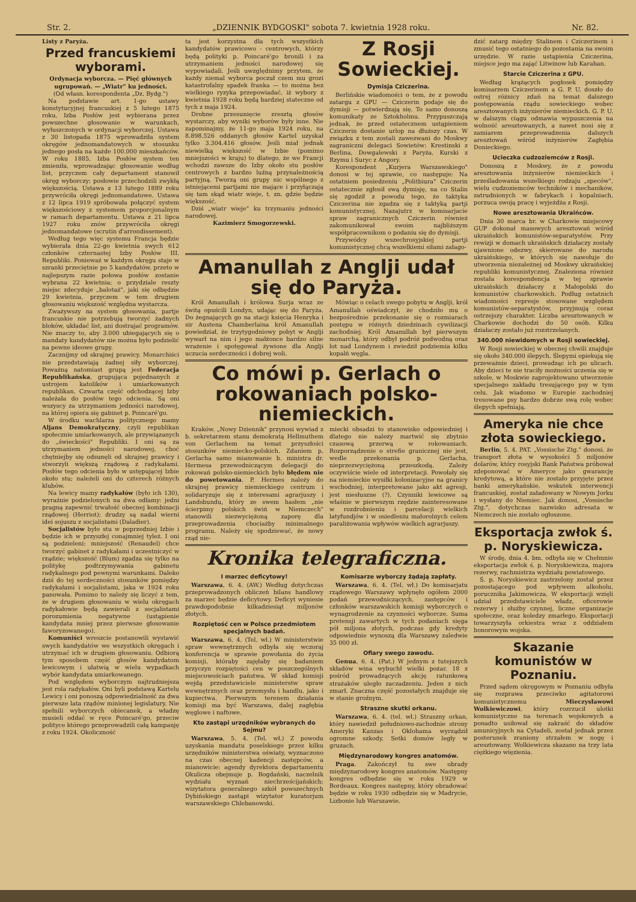Str. 2. „DZIENNIK BYDGOSKI" sobota 7. kwietnia 1928 roku. Nr. 82.
Listy z Paryża.
Przed francuskiemi wyborami.
Ordynacja wyborcza. — Pięć głównych ugrupowań. — „Wiatr" ku jedności.
(Od własn. korespondenta „Dz. Bydg.")
Na podstawie art. 1-go ustawy konstytucyjnej francuskiej z 5 lutego 1875 roku, Izba Posłów jest wybierana przez powszechne głosowanie w warunkach, wyłuszczonych w ordynacji wyborczej. Ustawa z 30 listopada 1875 wprowadziła system okręgów jednomandatowych w stosunku jednego posła na każde 100.000 mieszkańców. W roku 1885, Izba Posłów system ten zmieniła, wprowadzając głosowanie według list, przyczem cały departament stanowił okręg wyborczy; posłowie przechodzili zwykłą większością. Ustawa z 13 lutego 1889 roku przywróciła okręgi jednomandatowe. Ustawa z 12 lipca 1919 spróbowała połączyć system większościowy z systemem proporcjonalnym w ramach departamentu. Ustawa z 21 lipca 1927 roku znów przywróciła okręgi jednomandatowe (scrutin d'arrondissement).
Według tego więc systemu Francja będzie wybierała dnia 22-go kwietnia swych 612 członków czternastej Izby Posłów III. Republiki. Ponieważ w każdym okręgu staje w szranki przeciętnie po 5 kandydatów, przeto w najlepszym razie połowa posłów zostanie wybrana 22 kwietnia; o przydziale reszty miejsc zdecyduje „balotaż", jaki się odbędzie 29 kwietnia, przyczem w tem drugiem głosowaniu większość względna wystarcza.
Zważywszy na system głosowania, partje francuskie nie potrzebują tworzyć żadnych bloków, układać list, ani dostrajać programów. Nie znaczy to, aby 3.000 ubiegających się o mandaty kandydatów nie można było podzielić na pewne ideowe grupy.
Zacznijmy od skrajnej prawicy. Monarchiści nie przedstawiają żadnej siły wyborczej. Poważną natomiast grupą jest Federacja Republikańska, grupująca pojednanych z ustrojem katolików i umiarkowanych republikan. Czwarta część odchodzącej Izby należała do posłów tego odcienia. Są oni wszyscy za utrzymaniem jedności narodowej, na której opiera się gabinet p. Poincaré'go.
W środku wachlarza politycznego mamy Aljans Demokratyczny, czyli republikan społecznie umiarkowanych, ale przywiązanych do „świeckości" Republiki. I oni są za utrzymaniem jedności narodowej, choć chętniejby się odsunęli od skrajnej prawicy i stworzyli większą rządową z radykałami. Posłów tego odcienia było w ustępującej Izbie około stu; należeli oni do czterech różnych klubów.
Na lewicy mamy radykałów (było ich 130), wyraźnie podzielonych na dwa odłamy: jedni pragną zapewnić trwałość obecnej kombinacji rządowej (Herriot); drudzy są nadal wierni idei sojuszu z socjalistami (Daladier).
Socjalistów było stu w poprzedniej Izbie i będzie ich w przyszłej conajmniej tyleż. I oni są podzieleni: mniejszość (Renaudel) chce tworzyć gabinet z radykałami i uczestniczyć w rządzie; większość (Blum) zgadza się tylko na politykę podtrzymywania gabinetu radykalnego pod pewnymi warunkami. Daleko dziś do tej serdeczności stosunków pomiędzy radykałami i socjalistami, jaka w 1924 roku panowała. Pomimo to należy się liczyć z tem, że w drugiem głosowaniu w wielu okręgach radykałowie będą zawierali z socjalistami porozumienia negatywne (ustąpienie kandydata mniej przez pierwsze głosowanie faworyzowanego).
Komuniści wreszcie postanowili wystawić swych kandydatów we wszystkich okręgach i utrzymać ich w drugiem głosowaniu. Odbiorą tym sposobem część głosów kandydatom lewicowym i ułatwią w wielu wypadkach wybór kandydata umiarkowanego.
Pod względem wyborczym najtrudniejsza jest rola radykałów. Oni byli podstawą Kartelu Lewicy i oni ponoszą odpowiedzialność za dwa pierwsze lata rządów minionej legislatury. Nie spełnili wyborczych obiecanek, a władzę musieli oddać w ręce Poincaré'go, przeciw polityce którego przeprowadzili całą kampanję z roku 1924. Okoliczność
ta jest korzystna dla tych wszystkich kandydatów prawicowo - centrowych, którzy będą polityki p. Poincaré'go bronili i za utrzymaniem jedności narodowej się wypowiadali. Jeśli uwzględnimy przytem, że każdy niemal wyborca poczuł czem mu grozi katastrofalny spadek franka — to można bez wielkiego ryzyka przepowiadać, iż wybory z kwietnia 1928 roku będą bardziej stateczne od tych z maja 1924.
Drobne przesunięcie zresztą głosów wystarczy, aby wyniki wyborów były inne. Nie zapominajmy, że 11-go maja 1924 roku, na 8.898.526 oddanych głosów Kartel uzyskał tylko 3.304.416 głosów. Jeśli miał jednak niewielką większość w Izbie (pomimo mniejszości w kraju) to dlatego, że we Francji wchodzi zawsze do Izby około stu posłów centrowych z bardzo luźną przynależnością partyjną. Tworzą oni grupy nic wspólnego z istniejącemi partjami nie mające i przyłączają się tam skąd wiatr wieje, t. zn. gdzie będzie większość.
Dziś „wiatr wieje" ku trzymaniu jedności narodowej.
Kazimierz Smogorzewski.
Z Rosji Sowieckiej.
Dymisja Cziczerina.
Berlińskie wiadomości o tem, że z powodu zatargu z GPU — Cziczerin podaje się do dymisji — potwierdzają się. To samo donoszą komunikaty ze Sztokholmu. Przypuszczają jednak, że przed ostatecznem ustąpieniem Cziczerin dostanie urlop na dłuższy czas. W związku z tem zostali zawezwani do Moskwy zagraniczni delegaci Sowietów: Krestinski z Berlina, Dowgalewski z Paryża, Kurski z Rzymu i Suryc z Angory.
Korespondent „Kurjera Warszawskiego" donosi w tej sprawie, co następuje: Na ostatniem posiedzeniu „Politbiura" Cziczerin ostatecznie zgłosił swą dymisję, na co Stalin się zgodził z powodu tego, że taktyka Cziczerina nie zgadza się z taktyką partji komunistycznej. Nazajutrz w komisarjacie spraw zagranicznych Cziczerin również zakomunikował swoim najbliższym współpracownikom o podaniu się do dymisji.
Przywódcy wszechrosyjskiej partji komunistycznej chcą wszelkiemi siłami załago-
Amanullah z Anglji udał się do Paryża.
Król Amanullah i królowa Surja wraz ze świtą opuścili Londyn, udając się do Paryża. Do żegnających go na stacji księcia Henryka i sir Austena Chamberlaina król Amanullah powiedział, że trzytygodniowy pobyt w Anglji wywarł na nim i jego małżonce bardzo silne wrażenie i spotęgował żywione dla Anglji uczucia serdeczności i dobrej woli.
Mówiąc o celach swego pobytu w Anglji, król Amanullah oświadczył, że chodziło mu o bezpośrednie przekonanie się o rozmiarach postępu w różnych dziedzinach cywilizacji zachodniej. Król Amanullah był pierwszym monarchą, który odbył podróż podwodną oraz lot nad Londynem i zwiedził podziemia kilku kopalń węgla.
Co mówi p. Gerlach o rokowaniach polsko-niemieckich.
Kraków. „Nowy Dziennik" przynosi wywiad z b. sekretarzem stanu demokratą Hellmuthem von Gerlachem na temat przyszłości stosunków niemiecko-polskich. Zdaniem p. Gerlacha samo mianowanie b. ministra dr. Hermesa przewodniczącym delegacji do rokowań polsko-niemieckich było błędem nie do powetowania. P. Hermes należy do skrajnej prawicy niemieckiego centrum i solidaryzuje się z interesami agrarjuszy i Landsbundu, który ze swem hasłem „nie ścierpimy polskich świń w Niemczech" stanowili niezwyciężoną zaporę dla przeprowadzenia chociażby minimalnego programu. Należy się spodziewać, że nowy rząd nie-
miecki obsadzi to stanowisko odpowiedniej i dlatego nie należy martwić się zbytnio czasową przerwą w rokowaniach. Rozporządzenie o strefie granicznej nie jest, wedle przekonania p. Gerlacha, nieprzezwyciężoną przeszkodą. Zależy oczywiście wiele od interpretacji. Powołały się na niemieckie wysiłki kolonizacyjne na granicy wschodniej, interpretowane jako akt agresji, jest niesłuszne (?). Czynniki lewicowe są właśnie w pierwszym rzędzie zainteresowane w rozdrobnieniu i parcelacji wielkich latyfundjów i w osiedleniu małorolnych celem paraliżowania wpływów wielkich agrarjuszy.
Kronika telegraficzna.
I marzec deficytowy!
Warszawa, 6. 4. (AW.) Według dotychczas przeprowadzonych obliczeń bilans handlowy za marzec będzie deficytowy. Deficyt wyniesie prawdopodobnie kilkadziesiąt miljonów złotych.
Rozpiętość cen w Polsce przedmiotem specjalnych badań.
Warszawa, 6. 4. (Tel. wł.) W ministerstwie spraw wewnętrznych odbyła się wczoraj konferencja w sprawie powołania do życia komisji, któraby zajęłaby się badaniem przyczyn rozpiętości cen w poszczególnych miejscowościach państwa. W skład komisji wejdą przedstawiciele ministerstw spraw wewnętrznych oraz przemysłu i handlu, jako i kupiectwa. Pierwszym terenem działania komisji ma być Warszawa, dalej zagłębia węglowe i naftowe.
Kto zastąpi urzędników wybranych do Sejmu?
Warszawa, 5. 4. (Tel. wł.) Z powodu uzyskania mandatu poselskiego przez kilku urzędników ministerstwa oświaty, wyznaczono na czas obecnej kadencji zastępców, a mianowicie: agendy dyrektora departamentu Okulicza obejmuje p. Bogdański, naczelnik wydziału wyznań niechrześcijańskich; wizytatora generalnego szkół powszechnych Dybińskiego zastąpi wizytator kuratorjum warszawskiego Chlebanowski.
Komisarze wyborczy żądają zapłaty.
Warszawa, 6. 4. (Tel. wł.) Do komisarjatu rządowego Warszawy wpłynęło ogółem 2000 podań przewodniczących, zastępców i członków warszawskich komisji wyborczych o wynagrodzenie za czynności wyborcze. Suma pretensji zawartych w tych podaniach sięga pół miljona złotych, podczas gdy kredyty odpowiednie wynoszą dla Warszawy zaledwie 35 000 zł.
Ofiary swego zawodu.
Genua, 6. 4. (Pat.) W jednym z tutejszych składów wina wybuchł wielki pożar. 18 z pośród prowadzących akcję ratunkową strażaków uległo zaczadzeniu. Jeden z nich zmarł. Znaczna część pozostałych znajduje się w stanie groźnym.
Straszne skutki orkanu.
Warszawa, 6. 4. (tel. wł.) Straszny orkan, który nawiedził południowo-zachodnie strony Ameryki Kanzas i Oklohama wyrządził ogromne szkody. Setki domów legły w gruzach.
Międzynarodowy kongres anatomów.
Praga. Zakończył tu swe obrady międzynarodowy kongres anatomów. Następny kongres odbędzie się w roku 1929 w Bordeaux. Kongres następny, który obradować będzie w roku 1930 odbędzie się w Madrycie, Lizbonie lub Warszawie.
dzić zatarg między Stalinem i Cziczerinem i zmusić tego ostatniego do pozostania na swoim urzędzie. W razie ustąpienia Cziczerina, miejsce jego ma zająć Litwinow lub Karahan.
Starcie Cziczerina z GPU.
Według krążących pogłosek pomiędzy komisarzem Cziczerinem a G. P. U. doszło do ostrej różnicy zdań na temat dalszego postępowania rządu sowieckiego wobec aresztowanych inżynierów niemieckich. G. P. U. w dalszym ciągu odmawia wypuszczenia na wolność aresztowanych, a nawet nosi się z zamiarem przeprowadzenia dalszych aresztowań wśród inżynierów Zagłębia Donieckiego.
Ucieczka cudzoziemców z Rosji.
Donoszą z Moskwy, że z powodu aresztowania inżynierów niemieckich i prześladowania wszelkiego rodzaju „speców", wielu cudzoziemców techników i mechaników, zatrudnionych w fabrykach i kopalniach, porzuca swoją pracę i wyjeżdża z Rosji.
Nowe aresztowania Ukraińców.
Dnia 30 marca br. w Charkowie miejscowy GUP dokonał masowych aresztowań wśród ukraińskich komunistów-separatystów. Przy rewizji w domach ukraińskich działaczy zostały ujawnione odezwy, skierowane do narodu ukraińskiego, w których się nawołuje do utworzenia niezależnej od Moskwy ukraińskiej republiki komunistycznej. Znaleziona również została korespondencja w tej sprawie ukraińskich działaczy z Małopolski do komunistów charkowskich. Podług ostatnich wiadomości represje stosowane względem komunistów-separatystów, przyjmują coraz ostrzejszy charakter. Liczba aresztowanych w Charkowie dochodzi do 50 osób. Kilku działaczy zostało już rozstrzelanych.
340.000 niewidomych w Rosji sowieckiej.
W Rosji sowieckiej w obecnej chwili znajduje się około 340.000 ślepych. Ślepymi opiekują się przeważnie dzieci, prowadząc ich po ulicach. Aby dzieci te nie traciły możności uczenia się w szkole, w Moskwie zaprojektowano utworzenie specjalnego zakładu tresującego psy w tym celu. Jak wiadomo w Europie zachodniej tresowane psy bardzo dobrze swą rolę wobec ślepych spełniają.
Ameryka nie chce złota sowieckiego.
Berlin, 5. 4. PAT. „Vossische Ztg." donosi, że transport złota w wysokości 5 miljonów dolarów, który rosyjski Bank Państwa próbował zdeponować w Ameryce jako gwarancję kredytową, a które nie zostało przyjęte przez banki amerykańskie, wskutek interwencji francuskiej, został załadowany w Nowym Jorku i wysłany do Niemiec. Jak donosi, „Vossische Ztg.", dotychczas nazwisko adresata w Niemczech nie zostało ogłoszone.
Eksportacja zwłok ś. p. Noryskiewicza.
W środę, dnia 4. bm. odbyła się w Chełmnie eksportacja zwłok ś. p. Noryskiewicza, majora rezerwy, rachmistrza wydziału powiatowego.
Ś. p. Noryskiewicz zastrzelony został przez pozostającego pod wpływem alkoholu, porucznika Jakimowicza. W eksportacji wzięli udział przedstawiciele władz, oficerowie rezerwy i służby czynnej, liczne organizacje społeczne, oraz koledzy zmarłego. Eksportacji towarzyszyła orkiestra wraz z oddziałem honorowym wojska.
Skazanie komunistów w Poznaniu.
Przed sądem okręgowym w Poznaniu odbyła się rozprawa przeciwko agitatorowi komunistycznemu Mieczysławowi Wolkiewiczowi, który rozrzucił ulotki komunistyczne na terenach wojskowych a ponadto usiłował się zakraść do składów amunicyjnych na Cytadeli, został jednak przez posterunek zraniony strzałem w nogę i aresztowany. Wolkiewicza skazano na trzy lata ciężkiego więzienia.